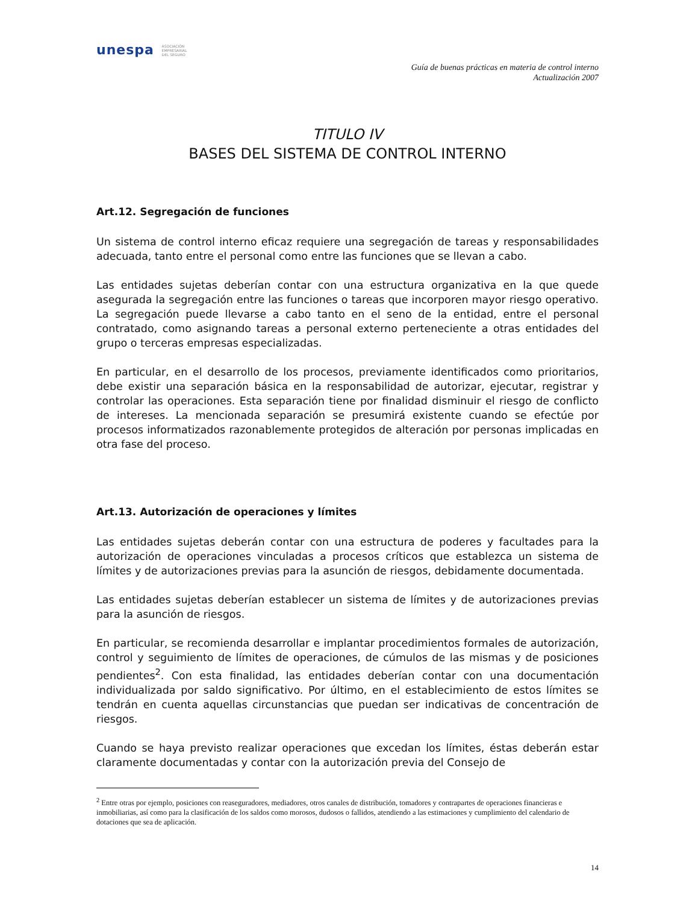unespa ASOCIACIÓN
EMPRESARIAL
DEL SEGURO
Guía de buenas prácticas en materia de control interno
Actualización 2007
TITULO IV
BASES DEL SISTEMA DE CONTROL INTERNO
Art.12. Segregación de funciones
Un sistema de control interno eficaz requiere una segregación de tareas y responsabilidades adecuada, tanto entre el personal como entre las funciones que se llevan a cabo.
Las entidades sujetas deberían contar con una estructura organizativa en la que quede asegurada la segregación entre las funciones o tareas que incorporen mayor riesgo operativo. La segregación puede llevarse a cabo tanto en el seno de la entidad, entre el personal contratado, como asignando tareas a personal externo perteneciente a otras entidades del grupo o terceras empresas especializadas.
En particular, en el desarrollo de los procesos, previamente identificados como prioritarios, debe existir una separación básica en la responsabilidad de autorizar, ejecutar, registrar y controlar las operaciones. Esta separación tiene por finalidad disminuir el riesgo de conflicto de intereses. La mencionada separación se presumirá existente cuando se efectúe por procesos informatizados razonablemente protegidos de alteración por personas implicadas en otra fase del proceso.
Art.13. Autorización de operaciones y límites
Las entidades sujetas deberán contar con una estructura de poderes y facultades para la autorización de operaciones vinculadas a procesos críticos que establezca un sistema de límites y de autorizaciones previas para la asunción de riesgos, debidamente documentada.
Las entidades sujetas deberían establecer un sistema de límites y de autorizaciones previas para la asunción de riesgos.
En particular, se recomienda desarrollar e implantar procedimientos formales de autorización, control y seguimiento de límites de operaciones, de cúmulos de las mismas y de posiciones pendientes<sup>2</sup>. Con esta finalidad, las entidades deberían contar con una documentación individualizada por saldo significativo. Por último, en el establecimiento de estos límites se tendrán en cuenta aquellas circunstancias que puedan ser indicativas de concentración de riesgos.
Cuando se haya previsto realizar operaciones que excedan los límites, éstas deberán estar claramente documentadas y contar con la autorización previa del Consejo de
<sup>2</sup> Entre otras por ejemplo, posiciones con reaseguradores, mediadores, otros canales de distribución, tomadores y contrapartes de operaciones financieras e inmobiliarias, así como para la clasificación de los saldos como morosos, dudosos o fallidos, atendiendo a las estimaciones y cumplimiento del calendario de dotaciones que sea de aplicación.
14